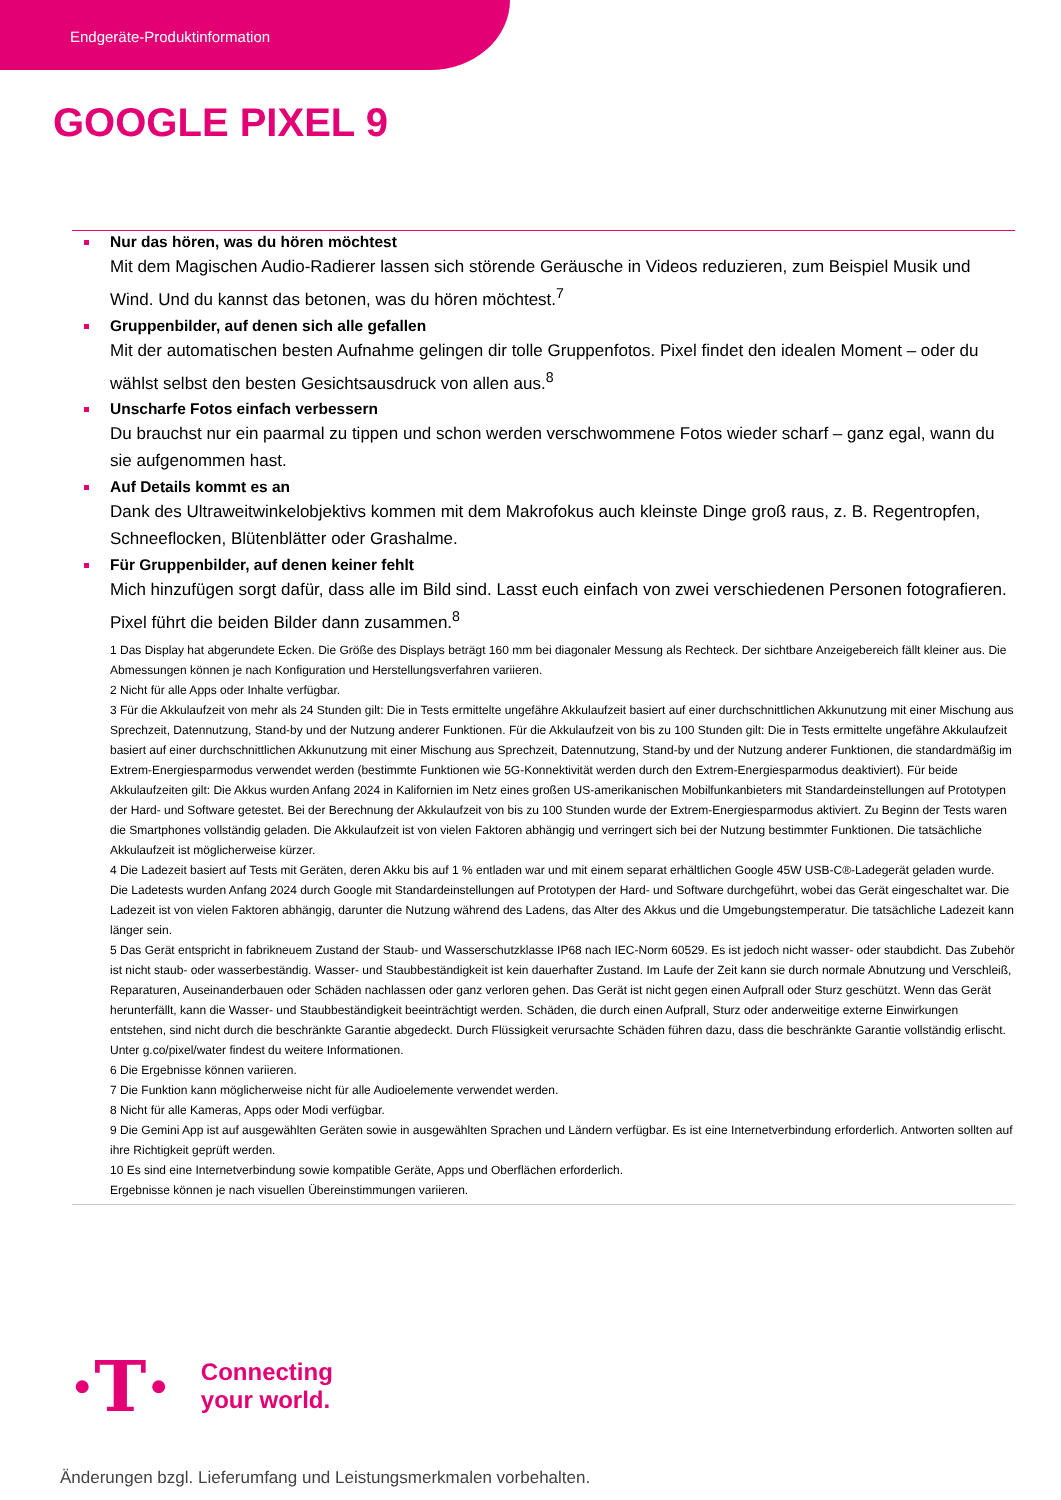Endgeräte-Produktinformation
GOOGLE PIXEL 9
Nur das hören, was du hören möchtest
Mit dem Magischen Audio-Radierer lassen sich störende Geräusche in Videos reduzieren, zum Beispiel Musik und Wind. Und du kannst das betonen, was du hören möchtest.<sup>7</sup>
Gruppenbilder, auf denen sich alle gefallen
Mit der automatischen besten Aufnahme gelingen dir tolle Gruppenfotos. Pixel findet den idealen Moment – oder du wählst selbst den besten Gesichtsausdruck von allen aus.<sup>8</sup>
Unscharfe Fotos einfach verbessern
Du brauchst nur ein paarmal zu tippen und schon werden verschwommene Fotos wieder scharf – ganz egal, wann du sie aufgenommen hast.
Auf Details kommt es an
Dank des Ultraweitwinkelobjektivs kommen mit dem Makrofokus auch kleinste Dinge groß raus, z. B. Regentropfen, Schneeflocken, Blütenblätter oder Grashalme.
Für Gruppenbilder, auf denen keiner fehlt
Mich hinzufügen sorgt dafür, dass alle im Bild sind. Lasst euch einfach von zwei verschiedenen Personen fotografieren. Pixel führt die beiden Bilder dann zusammen.<sup>8</sup>
1 Das Display hat abgerundete Ecken. Die Größe des Displays beträgt 160 mm bei diagonaler Messung als Rechteck. Der sichtbare Anzeigebereich fällt kleiner aus. Die Abmessungen können je nach Konfiguration und Herstellungsverfahren variieren.
2 Nicht für alle Apps oder Inhalte verfügbar.
3 Für die Akkulaufzeit von mehr als 24 Stunden gilt: Die in Tests ermittelte ungefähre Akkulaufzeit basiert auf einer durchschnittlichen Akkunutzung mit einer Mischung aus Sprechzeit, Datennutzung, Stand-by und der Nutzung anderer Funktionen. Für die Akkulaufzeit von bis zu 100 Stunden gilt: Die in Tests ermittelte ungefähre Akkulaufzeit basiert auf einer durchschnittlichen Akkunutzung mit einer Mischung aus Sprechzeit, Datennutzung, Stand-by und der Nutzung anderer Funktionen, die standardmäßig im Extrem-Energiesparmodus verwendet werden (bestimmte Funktionen wie 5G-Konnektivität werden durch den Extrem-Energiesparmodus deaktiviert). Für beide Akkulaufzeiten gilt: Die Akkus wurden Anfang 2024 in Kalifornien im Netz eines großen US-amerikanischen Mobilfunkanbieters mit Standardeinstellungen auf Prototypen der Hard- und Software getestet. Bei der Berechnung der Akkulaufzeit von bis zu 100 Stunden wurde der Extrem-Energiesparmodus aktiviert. Zu Beginn der Tests waren die Smartphones vollständig geladen. Die Akkulaufzeit ist von vielen Faktoren abhängig und verringert sich bei der Nutzung bestimmter Funktionen. Die tatsächliche Akkulaufzeit ist möglicherweise kürzer.
4 Die Ladezeit basiert auf Tests mit Geräten, deren Akku bis auf 1 % entladen war und mit einem separat erhältlichen Google 45W USB-C®-Ladegerät geladen wurde. Die Ladetests wurden Anfang 2024 durch Google mit Standardeinstellungen auf Prototypen der Hard- und Software durchgeführt, wobei das Gerät eingeschaltet war. Die Ladezeit ist von vielen Faktoren abhängig, darunter die Nutzung während des Ladens, das Alter des Akkus und die Umgebungstemperatur. Die tatsächliche Ladezeit kann länger sein.
5 Das Gerät entspricht in fabrikneuem Zustand der Staub- und Wasserschutzklasse IP68 nach IEC-Norm 60529. Es ist jedoch nicht wasser- oder staubdicht. Das Zubehör ist nicht staub- oder wasserbeständig. Wasser- und Staubbeständigkeit ist kein dauerhafter Zustand. Im Laufe der Zeit kann sie durch normale Abnutzung und Verschleiß, Reparaturen, Auseinanderbauen oder Schäden nachlassen oder ganz verloren gehen. Das Gerät ist nicht gegen einen Aufprall oder Sturz geschützt. Wenn das Gerät herunterfällt, kann die Wasser- und Staubbeständigkeit beeinträchtigt werden. Schäden, die durch einen Aufprall, Sturz oder anderweitige externe Einwirkungen entstehen, sind nicht durch die beschränkte Garantie abgedeckt. Durch Flüssigkeit verursachte Schäden führen dazu, dass die beschränkte Garantie vollständig erlischt. Unter g.co/pixel/water findest du weitere Informationen.
6 Die Ergebnisse können variieren.
7 Die Funktion kann möglicherweise nicht für alle Audioelemente verwendet werden.
8 Nicht für alle Kameras, Apps oder Modi verfügbar.
9 Die Gemini App ist auf ausgewählten Geräten sowie in ausgewählten Sprachen und Ländern verfügbar. Es ist eine Internetverbindung erforderlich. Antworten sollten auf ihre Richtigkeit geprüft werden.
10 Es sind eine Internetverbindung sowie kompatible Geräte, Apps und Oberflächen erforderlich.
Ergebnisse können je nach visuellen Übereinstimmungen variieren.
·T·
Connecting
your world.
Änderungen bzgl. Lieferumfang und Leistungsmerkmalen vorbehalten.